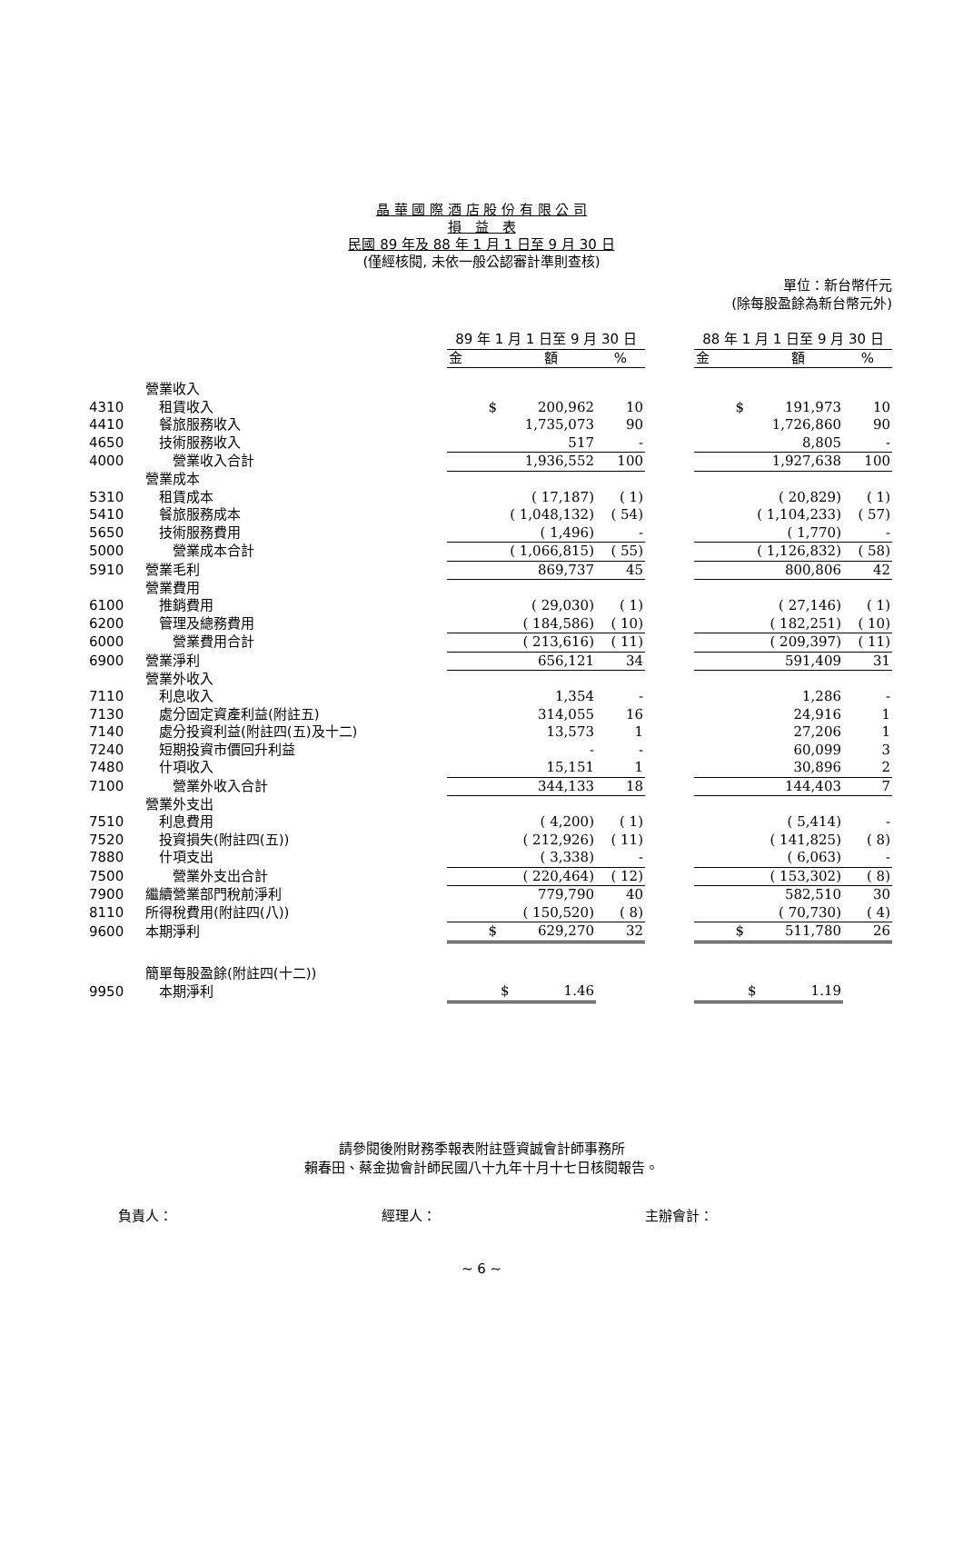晶 華 國 際 酒 店 股 份 有 限 公 司
損　益　表
民國 89 年及 88 年 1 月 1 日至 9 月 30 日
(僅經核閱, 未依一般公認審計準則查核)
單位：新台幣仟元
(除每股盈餘為新台幣元外)
| | | 89 年 1 月 1 日至 9 月 30 日 | | | 88 年 1 月 1 日至 9 月 30 日 | |
| --- | --- | --- | --- | --- | --- | --- |
| | | 金 額 | % | | 金 額 | % |
| | 營業收入 | | | | | |
| 4310 | 租賃收入 | $ 200,962 | 10 | | $ 191,973 | 10 |
| 4410 | 餐旅服務收入 | 1,735,073 | 90 | | 1,726,860 | 90 |
| 4650 | 技術服務收入 | 517 | - | | 8,805 | - |
| 4000 | 營業收入合計 | 1,936,552 | 100 | | 1,927,638 | 100 |
| | 營業成本 | | | | | |
| 5310 | 租賃成本 | ( 17,187) | ( 1) | | ( 20,829) | ( 1) |
| 5410 | 餐旅服務成本 | ( 1,048,132) | ( 54) | | ( 1,104,233) | ( 57) |
| 5650 | 技術服務費用 | ( 1,496) | - | | ( 1,770) | - |
| 5000 | 營業成本合計 | ( 1,066,815) | ( 55) | | ( 1,126,832) | ( 58) |
| 5910 | 營業毛利 | 869,737 | 45 | | 800,806 | 42 |
| | 營業費用 | | | | | |
| 6100 | 推銷費用 | ( 29,030) | ( 1) | | ( 27,146) | ( 1) |
| 6200 | 管理及總務費用 | ( 184,586) | ( 10) | | ( 182,251) | ( 10) |
| 6000 | 營業費用合計 | ( 213,616) | ( 11) | | ( 209,397) | ( 11) |
| 6900 | 營業淨利 | 656,121 | 34 | | 591,409 | 31 |
| | 營業外收入 | | | | | |
| 7110 | 利息收入 | 1,354 | - | | 1,286 | - |
| 7130 | 處分固定資產利益(附註五) | 314,055 | 16 | | 24,916 | 1 |
| 7140 | 處分投資利益(附註四(五)及十二) | 13,573 | 1 | | 27,206 | 1 |
| 7240 | 短期投資市價回升利益 | - | - | | 60,099 | 3 |
| 7480 | 什項收入 | 15,151 | 1 | | 30,896 | 2 |
| 7100 | 營業外收入合計 | 344,133 | 18 | | 144,403 | 7 |
| | 營業外支出 | | | | | |
| 7510 | 利息費用 | ( 4,200) | ( 1) | | ( 5,414) | - |
| 7520 | 投資損失(附註四(五)) | ( 212,926) | ( 11) | | ( 141,825) | ( 8) |
| 7880 | 什項支出 | ( 3,338) | - | | ( 6,063) | - |
| 7500 | 營業外支出合計 | ( 220,464) | ( 12) | | ( 153,302) | ( 8) |
| 7900 | 繼續營業部門稅前淨利 | 779,790 | 40 | | 582,510 | 30 |
| 8110 | 所得稅費用(附註四(八)) | ( 150,520) | ( 8) | | ( 70,730) | ( 4) |
| 9600 | 本期淨利 | $ 629,270 | 32 | | $ 511,780 | 26 |
| | 簡單每股盈餘(附註四(十二)) | | | | | |
| 9950 | 本期淨利 | $ 1.46 | | | $ 1.19 | |
請參閱後附財務季報表附註暨資誠會計師事務所
賴春田、蔡金拋會計師民國八十九年十月十七日核閱報告。
負責人： 經理人： 主辦會計：
~ 6 ~